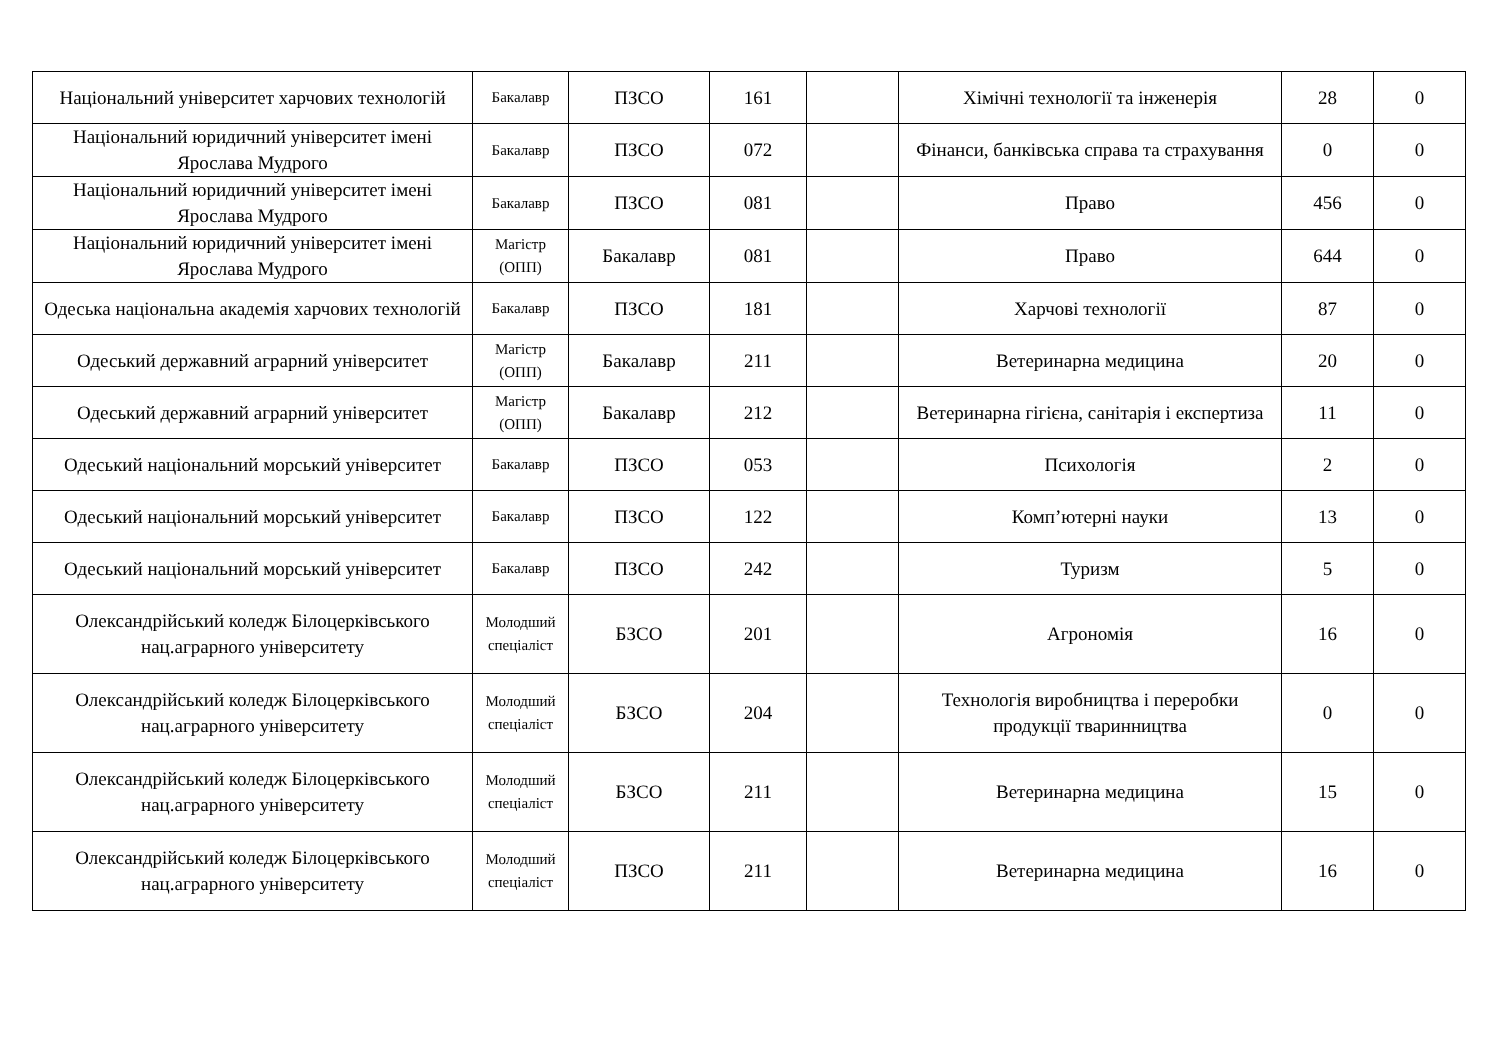| Національний університет харчових технологій | Бакалавр | ПЗСО | 161 | | Хімічні технології та інженерія | 28 | 0 |
| Національний юридичний університет імені Ярослава Мудрого | Бакалавр | ПЗСО | 072 | | Фінанси, банківська справа та страхування | 0 | 0 |
| Національний юридичний університет імені Ярослава Мудрого | Бакалавр | ПЗСО | 081 | | Право | 456 | 0 |
| Національний юридичний університет імені Ярослава Мудрого | Магістр (ОПП) | Бакалавр | 081 | | Право | 644 | 0 |
| Одеська національна академія харчових технологій | Бакалавр | ПЗСО | 181 | | Харчові технології | 87 | 0 |
| Одеський державний аграрний університет | Магістр (ОПП) | Бакалавр | 211 | | Ветеринарна медицина | 20 | 0 |
| Одеський державний аграрний університет | Магістр (ОПП) | Бакалавр | 212 | | Ветеринарна гігієна, санітарія і експертиза | 11 | 0 |
| Одеський національний морський університет | Бакалавр | ПЗСО | 053 | | Психологія | 2 | 0 |
| Одеський національний морський університет | Бакалавр | ПЗСО | 122 | | Комп’ютерні науки | 13 | 0 |
| Одеський національний морський університет | Бакалавр | ПЗСО | 242 | | Туризм | 5 | 0 |
| Олександрійський коледж Білоцерківського нац.аграрного університету | Молодший спеціаліст | БЗСО | 201 | | Агрономія | 16 | 0 |
| Олександрійський коледж Білоцерківського нац.аграрного університету | Молодший спеціаліст | БЗСО | 204 | | Технологія виробництва і переробки продукції тваринництва | 0 | 0 |
| Олександрійський коледж Білоцерківського нац.аграрного університету | Молодший спеціаліст | БЗСО | 211 | | Ветеринарна медицина | 15 | 0 |
| Олександрійський коледж Білоцерківського нац.аграрного університету | Молодший спеціаліст | ПЗСО | 211 | | Ветеринарна медицина | 16 | 0 |